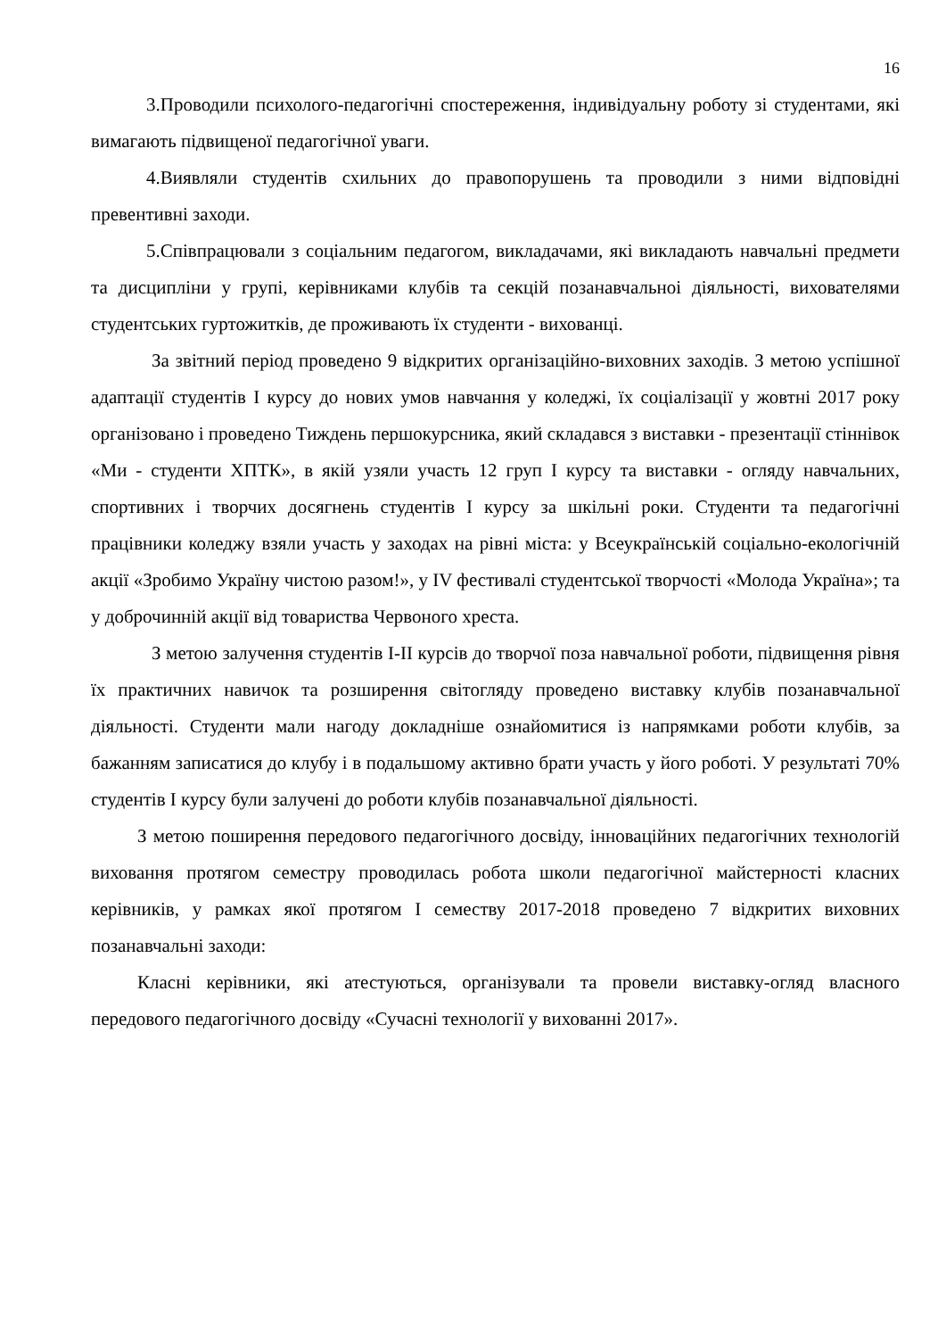16
3.Проводили психолого-педагогічні спостереження, індивідуальну роботу зі студентами, які вимагають підвищеної педагогічної уваги.
4.Виявляли студентів схильних до правопорушень та проводили з ними відповідні превентивні заходи.
5.Співпрацювали з соціальним педагогом, викладачами, які викладають навчальні предмети та дисципліни у групі, керівниками клубів та секцій позанавчальноі діяльності, вихователями студентських гуртожитків, де проживають їх студенти - вихованці.
За звітний період проведено 9 відкритих організаційно-виховних заходів. З метою успішної адаптації студентів І курсу до нових умов навчання у коледжі, їх соціалізації у жовтні 2017 року організовано і проведено Тиждень першокурсника, який складався з виставки - презентації стіннівок «Ми - студенти ХПТК», в якій узяли участь 12 груп І курсу та виставки - огляду навчальних, спортивних і творчих досягнень студентів І курсу за шкільні роки. Студенти та педагогічні працівники коледжу взяли участь у заходах на рівні міста: у Всеукраїнській соціально-екологічній акції «Зробимо Україну чистою разом!», у IV фестивалі студентської творчості «Молода Україна»; та у доброчинній акції від товариства Червоного хреста.
З метою залучення студентів І-ІІ курсів до творчої поза навчальної роботи, підвищення рівня їх практичних навичок та розширення світогляду проведено виставку клубів позанавчальної діяльності. Студенти мали нагоду докладніше ознайомитися із напрямками роботи клубів, за бажанням записатися до клубу і в подальшому активно брати участь у його роботі. У результаті 70% студентів І курсу були залучені до роботи клубів позанавчальної діяльності.
З метою поширення передового педагогічного досвіду, інноваційних педагогічних технологій виховання протягом семестру проводилась робота школи педагогічної майстерності класних керівників, у рамках якої протягом І семеству 2017-2018 проведено 7 відкритих виховних позанавчальні заходи:
Класні керівники, які атестуються, організували та провели виставку-огляд власного передового педагогічного досвіду «Сучасні технології у вихованні 2017».